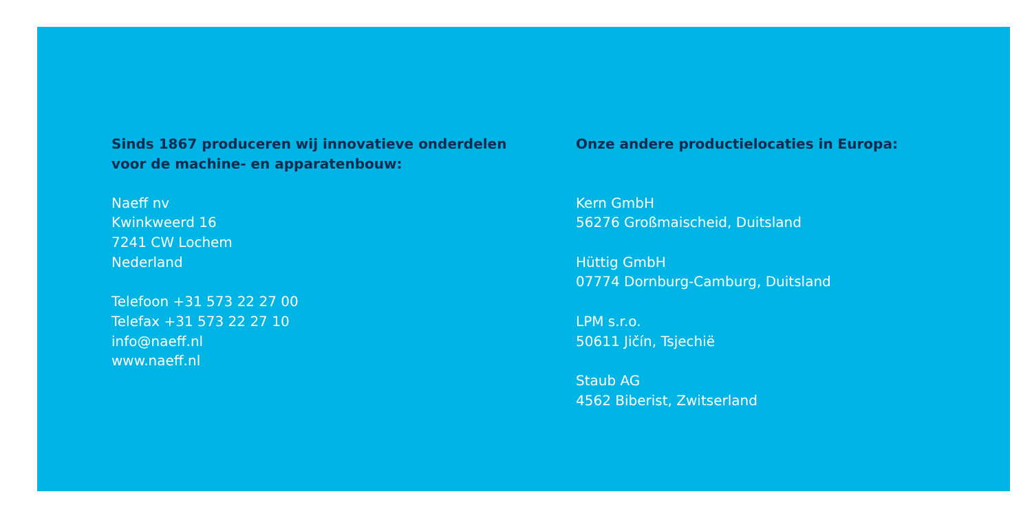Sinds 1867 produceren wij innovatieve onderdelen
voor de machine- en apparatenbouw:
Naeff nv
Kwinkweerd 16
7241 CW Lochem
Nederland
Telefoon +31 573 22 27 00
Telefax +31 573 22 27 10
info@naeff.nl
www.naeff.nl
Onze andere productielocaties in Europa:
Kern GmbH
56276 Großmaischeid, Duitsland
Hüttig GmbH
07774 Dornburg-Camburg, Duitsland
LPM s.r.o.
50611 Jičín, Tsjechië
Staub AG
4562 Biberist, Zwitserland